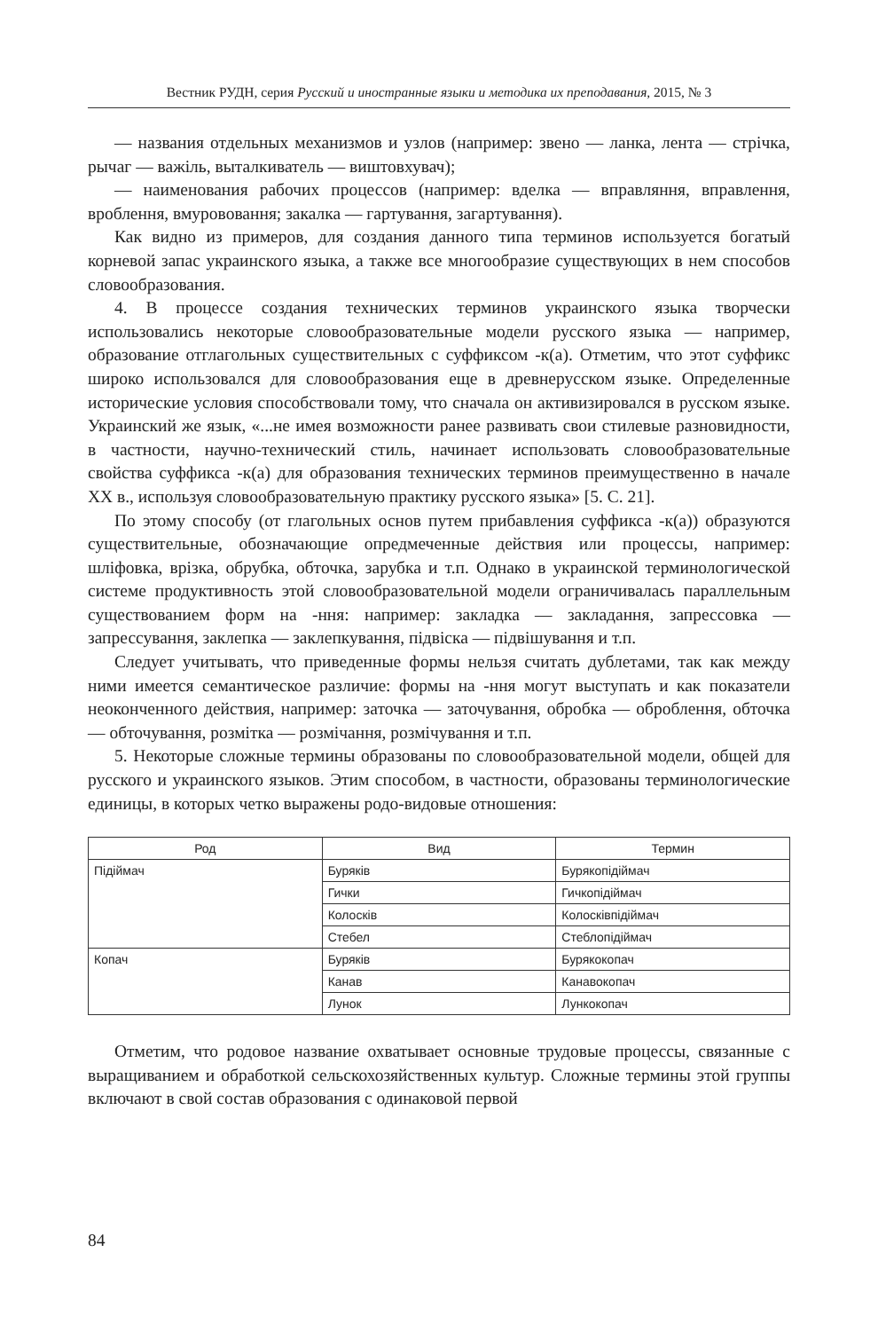Вестник РУДН, серия Русский и иностранные языки и методика их преподавания, 2015, № 3
— названия отдельных механизмов и узлов (например: звено — ланка, лента — стрічка, рычаг — важіль, выталкиватель — виштовхувач);
— наименования рабочих процессов (например: вделка — вправляння, вправлення, вроблення, вмурововання; закалка — гартування, загартування).
Как видно из примеров, для создания данного типа терминов используется богатый корневой запас украинского языка, а также все многообразие существующих в нем способов словообразования.
4. В процессе создания технических терминов украинского языка творчески использовались некоторые словообразовательные модели русского языка — например, образование отглагольных существительных с суффиксом -к(а). Отметим, что этот суффикс широко использовался для словообразования еще в древнерусском языке. Определенные исторические условия способствовали тому, что сначала он активизировался в русском языке. Украинский же язык, «...не имея возможности ранее развивать свои стилевые разновидности, в частности, научно-технический стиль, начинает использовать словообразовательные свойства суффикса -к(а) для образования технических терминов преимущественно в начале ХХ в., используя словообразовательную практику русского языка» [5. С. 21].
По этому способу (от глагольных основ путем прибавления суффикса -к(а)) образуются существительные, обозначающие опредмеченные действия или процессы, например: шліфовка, врізка, обрубка, обточка, зарубка и т.п. Однако в украинской терминологической системе продуктивность этой словообразовательной модели ограничивалась параллельным существованием форм на -ння: например: закладка — закладання, запрессовка — запрессування, заклепка — заклепкування, підвіска — підвішування и т.п.
Следует учитывать, что приведенные формы нельзя считать дублетами, так как между ними имеется семантическое различие: формы на -ння могут выступать и как показатели неоконченного действия, например: заточка — заточування, обробка — оброблення, обточка — обточування, розмітка — розмічання, розмічування и т.п.
5. Некоторые сложные термины образованы по словообразовательной модели, общей для русского и украинского языков. Этим способом, в частности, образованы терминологические единицы, в которых четко выражены родо-видовые отношения:
| Род | Вид | Термин |
| --- | --- | --- |
| Підіймач | Буряків | Бурякопідіймач |
| | Гички | Гичкопідіймач |
| | Колосків | Колосківпідіймач |
| | Стебел | Стеблопідіймач |
| Копач | Буряків | Бурякокопач |
| | Канав | Канавокопач |
| | Лунок | Лункокопач |
Отметим, что родовое название охватывает основные трудовые процессы, связанные с выращиванием и обработкой сельскохозяйственных культур. Сложные термины этой группы включают в свой состав образования с одинаковой первой
84